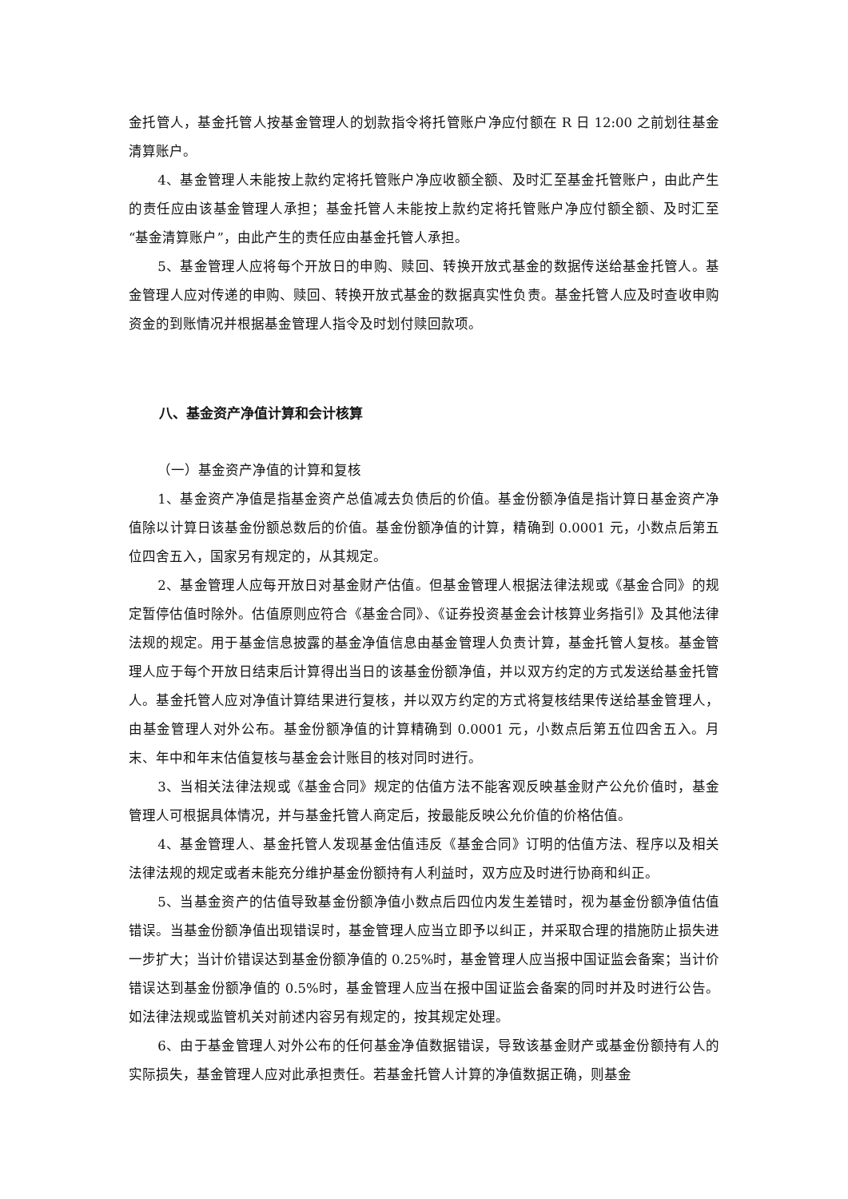金托管人，基金托管人按基金管理人的划款指令将托管账户净应付额在 R 日 12:00 之前划往基金清算账户。
4、基金管理人未能按上款约定将托管账户净应收额全额、及时汇至基金托管账户，由此产生的责任应由该基金管理人承担；基金托管人未能按上款约定将托管账户净应付额全额、及时汇至“基金清算账户”，由此产生的责任应由基金托管人承担。
5、基金管理人应将每个开放日的申购、赎回、转换开放式基金的数据传送给基金托管人。基金管理人应对传递的申购、赎回、转换开放式基金的数据真实性负责。基金托管人应及时查收申购资金的到账情况并根据基金管理人指令及时划付赎回款项。
八、基金资产净值计算和会计核算
（一）基金资产净值的计算和复核
1、基金资产净值是指基金资产总值减去负债后的价值。基金份额净值是指计算日基金资产净值除以计算日该基金份额总数后的价值。基金份额净值的计算，精确到 0.0001 元，小数点后第五位四舍五入，国家另有规定的，从其规定。
2、基金管理人应每开放日对基金财产估值。但基金管理人根据法律法规或《基金合同》的规定暂停估值时除外。估值原则应符合《基金合同》、《证券投资基金会计核算业务指引》及其他法律法规的规定。用于基金信息披露的基金净值信息由基金管理人负责计算，基金托管人复核。基金管理人应于每个开放日结束后计算得出当日的该基金份额净值，并以双方约定的方式发送给基金托管人。基金托管人应对净值计算结果进行复核，并以双方约定的方式将复核结果传送给基金管理人，由基金管理人对外公布。基金份额净值的计算精确到 0.0001 元，小数点后第五位四舍五入。月末、年中和年末估值复核与基金会计账目的核对同时进行。
3、当相关法律法规或《基金合同》规定的估值方法不能客观反映基金财产公允价值时，基金管理人可根据具体情况，并与基金托管人商定后，按最能反映公允价值的价格估值。
4、基金管理人、基金托管人发现基金估值违反《基金合同》订明的估值方法、程序以及相关法律法规的规定或者未能充分维护基金份额持有人利益时，双方应及时进行协商和纠正。
5、当基金资产的估值导致基金份额净值小数点后四位内发生差错时，视为基金份额净值估值错误。当基金份额净值出现错误时，基金管理人应当立即予以纠正，并采取合理的措施防止损失进一步扩大；当计价错误达到基金份额净值的 0.25%时，基金管理人应当报中国证监会备案；当计价错误达到基金份额净值的 0.5%时，基金管理人应当在报中国证监会备案的同时并及时进行公告。如法律法规或监管机关对前述内容另有规定的，按其规定处理。
6、由于基金管理人对外公布的任何基金净值数据错误，导致该基金财产或基金份额持有人的实际损失，基金管理人应对此承担责任。若基金托管人计算的净值数据正确，则基金